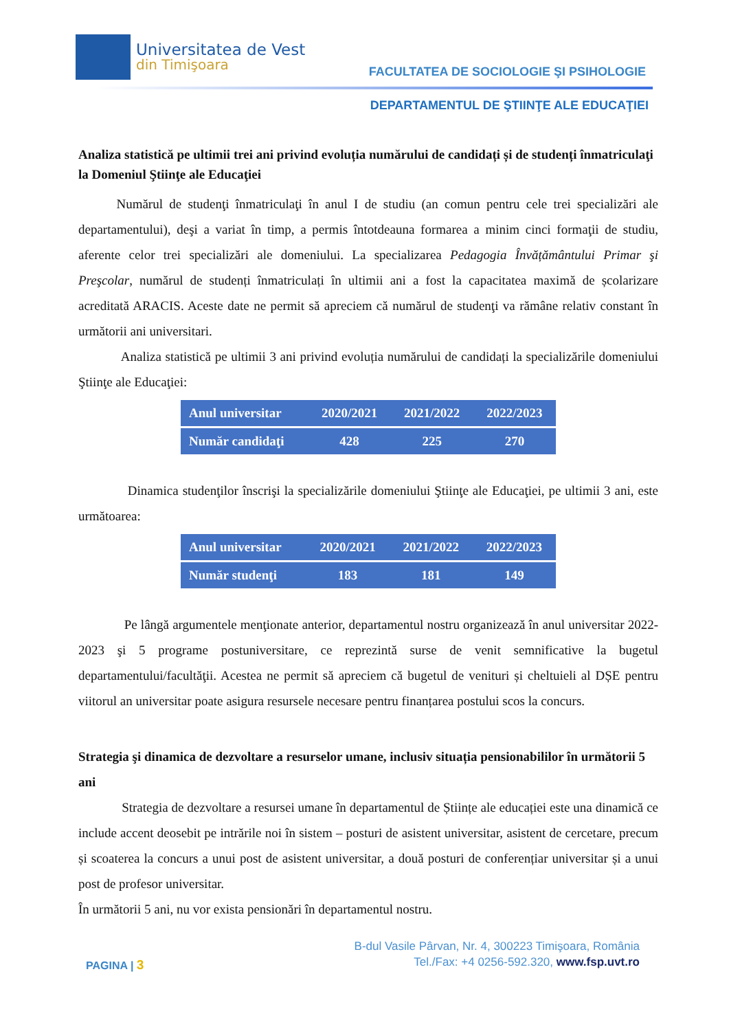Universitatea de Vest
din Timişoara
FACULTATEA DE SOCIOLOGIE ŞI PSIHOLOGIE
DEPARTAMENTUL DE ŞTIINŢE ALE EDUCAŢIEI
Analiza statistică pe ultimii trei ani privind evoluția numărului de candidați și de studenți înmatriculaţi la Domeniul Ştiinţe ale Educaţiei
Numărul de studenţi înmatriculaţi în anul I de studiu (an comun pentru cele trei specializări ale departamentului), deşi a variat în timp, a permis întotdeauna formarea a minim cinci formaţii de studiu, aferente celor trei specializări ale domeniului. La specializarea Pedagogia Învățământului Primar şi Preşcolar, numărul de studenți înmatriculați în ultimii ani a fost la capacitatea maximă de școlarizare acreditată ARACIS. Aceste date ne permit să apreciem că numărul de studenţi va rămâne relativ constant în următorii ani universitari.
Analiza statistică pe ultimii 3 ani privind evoluția numărului de candidați la specializările domeniului Ştiinţe ale Educaţiei:
| Anul universitar | 2020/2021 | 2021/2022 | 2022/2023 |
| --- | --- | --- | --- |
| Număr candidaţi | 428 | 225 | 270 |
Dinamica studenţilor înscrişi la specializările domeniului Ştiinţe ale Educaţiei, pe ultimii 3 ani, este următoarea:
| Anul universitar | 2020/2021 | 2021/2022 | 2022/2023 |
| --- | --- | --- | --- |
| Număr studenţi | 183 | 181 | 149 |
Pe lângă argumentele menţionate anterior, departamentul nostru organizează în anul universitar 2022-2023 şi 5 programe postuniversitare, ce reprezintă surse de venit semnificative la bugetul departamentului/facultăţii. Acestea ne permit să apreciem că bugetul de venituri și cheltuieli al DȘE pentru viitorul an universitar poate asigura resursele necesare pentru finanțarea postului scos la concurs.
Strategia şi dinamica de dezvoltare a resurselor umane, inclusiv situația pensionabililor în următorii 5 ani
Strategia de dezvoltare a resursei umane în departamentul de Științe ale educației este una dinamică ce include accent deosebit pe intrările noi în sistem – posturi de asistent universitar, asistent de cercetare, precum și scoaterea la concurs a unui post de asistent universitar, a două posturi de conferențiar universitar și a unui post de profesor universitar.
În următorii 5 ani, nu vor exista pensionări în departamentul nostru.
PAGINA | 3
B-dul Vasile Pârvan, Nr. 4, 300223 Timişoara, România
Tel./Fax: +4 0256-592.320, www.fsp.uvt.ro